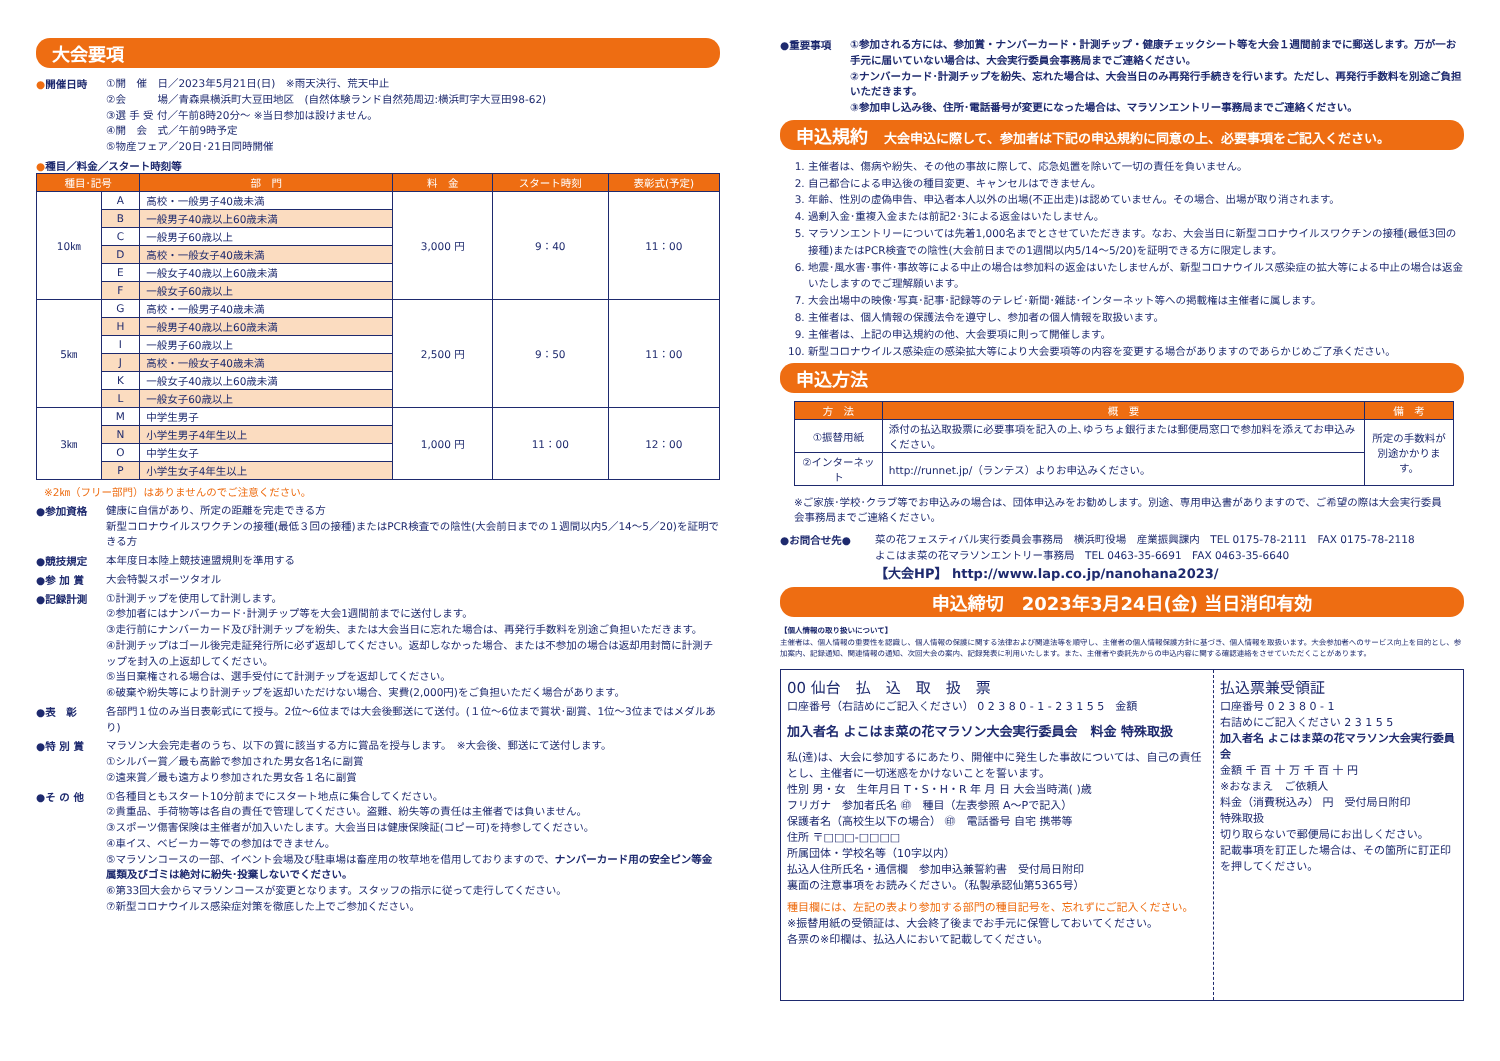大会要項
●開催日時
①開　催　日／2023年5月21日(日)　※雨天決行、荒天中止
②会　　　場／青森県横浜町大豆田地区　(自然体験ランド自然苑周辺:横浜町字大豆田98-62)
③選 手 受 付／午前8時20分～ ※当日参加は設けません。
④開　会　式／午前9時予定
⑤物産フェア／20日･21日同時開催
●種目／料金／スタート時刻等
| 種目･記号 | | 部 門 | 料 金 | スタート時刻 | 表彰式(予定) |
| --- | --- | --- | --- | --- | --- |
| 10㎞ | A | 高校・一般男子40歳未満 | 3,000 円 | 9：40 | 11：00 |
| | B | 一般男子40歳以上60歳未満 | | | |
| | C | 一般男子60歳以上 | | | |
| | D | 高校・一般女子40歳未満 | | | |
| | E | 一般女子40歳以上60歳未満 | | | |
| | F | 一般女子60歳以上 | | | |
| 5㎞ | G | 高校・一般男子40歳未満 | 2,500 円 | 9：50 | 11：00 |
| | H | 一般男子40歳以上60歳未満 | | | |
| | I | 一般男子60歳以上 | | | |
| | J | 高校・一般女子40歳未満 | | | |
| | K | 一般女子40歳以上60歳未満 | | | |
| | L | 一般女子60歳以上 | | | |
| 3㎞ | M | 中学生男子 | 1,000 円 | 11：00 | 12：00 |
| | N | 小学生男子4年生以上 | | | |
| | O | 中学生女子 | | | |
| | P | 小学生女子4年生以上 | | | |
※2㎞（フリー部門）はありませんのでご注意ください。
●参加資格
健康に自信があり、所定の距離を完走できる方
新型コロナウイルスワクチンの接種(最低３回の接種)またはPCR検査での陰性(大会前日までの１週間以内5／14～5／20)を証明できる方
●競技規定
本年度日本陸上競技連盟規則を準用する
●参 加 賞
大会特製スポーツタオル
●記録計測
①計測チップを使用して計測します。
②参加者にはナンバーカード･計測チップ等を大会1週間前までに送付します。
③走行前にナンバーカード及び計測チップを紛失、または大会当日に忘れた場合は、再発行手数料を別途ご負担いただきます。
④計測チップはゴール後完走証発行所に必ず返却してください。返却しなかった場合、または不参加の場合は返却用封筒に計測チップを封入の上返却してください。
⑤当日棄権される場合は、選手受付にて計測チップを返却してください。
⑥破棄や紛失等により計測チップを返却いただけない場合、実費(2,000円)をご負担いただく場合があります。
●表　彰
各部門１位のみ当日表彰式にて授与。2位～6位までは大会後郵送にて送付。(１位～6位まで賞状･副賞、1位～3位まではメダルあり)
●特 別 賞
マラソン大会完走者のうち、以下の賞に該当する方に賞品を授与します。　※大会後、郵送にて送付します。
①シルバー賞／最も高齢で参加された男女各1名に副賞
②遠来賞／最も遠方より参加された男女各１名に副賞
●そ の 他
①各種目ともスタート10分前までにスタート地点に集合してください。
②貴重品、手荷物等は各自の責任で管理してください。盗難、紛失等の責任は主催者では負いません。
③スポーツ傷害保険は主催者が加入いたします。大会当日は健康保険証(コピー可)を持参してください。
④車イス、ベビーカー等での参加はできません。
⑤マラソンコースの一部、イベント会場及び駐車場は畜産用の牧草地を借用しておりますので、ナンバーカード用の安全ピン等金属類及びゴミは絶対に紛失･投棄しないでください。
⑥第33回大会からマラソンコースが変更となります。スタッフの指示に従って走行してください。
⑦新型コロナウイルス感染症対策を徹底した上でご参加ください。
●重要事項
①参加される方には、参加賞・ナンバーカード・計測チップ・健康チェックシート等を大会１週間前までに郵送します。万が一お手元に届いていない場合は、大会実行委員会事務局までご連絡ください。
②ナンバーカード･計測チップを紛失、忘れた場合は、大会当日のみ再発行手続きを行います。ただし、再発行手数料を別途ご負担いただきます。
③参加申し込み後、住所･電話番号が変更になった場合は、マラソンエントリー事務局までご連絡ください。
申込規約 大会申込に際して、参加者は下記の申込規約に同意の上、必要事項をご記入ください。
1. 主催者は、傷病や紛失、その他の事故に際して、応急処置を除いて一切の責任を負いません。
2. 自己都合による申込後の種目変更、キャンセルはできません。
3. 年齢、性別の虚偽申告、申込者本人以外の出場(不正出走)は認めていません。その場合、出場が取り消されます。
4. 過剰入金･重複入金または前記2･3による返金はいたしません。
5. マラソンエントリーについては先着1,000名までとさせていただきます。なお、大会当日に新型コロナウイルスワクチンの接種(最低3回の接種)またはPCR検査での陰性(大会前日までの1週間以内5/14～5/20)を証明できる方に限定します。
6. 地震･風水害･事件･事故等による中止の場合は参加料の返金はいたしませんが、新型コロナウイルス感染症の拡大等による中止の場合は返金いたしますのでご理解願います。
7. 大会出場中の映像･写真･記事･記録等のテレビ･新聞･雑誌･インターネット等への掲載権は主催者に属します。
8. 主催者は、個人情報の保護法令を遵守し、参加者の個人情報を取扱います。
9. 主催者は、上記の申込規約の他、大会要項に則って開催します。
10. 新型コロナウイルス感染症の感染拡大等により大会要項等の内容を変更する場合がありますのであらかじめご了承ください。
申込方法
| 方 法 | 概 要 | 備 考 |
| --- | --- | --- |
| ①振替用紙 | 添付の払込取扱票に必要事項を記入の上､ゆうちょ銀行または郵便局窓口で参加料を添えてお申込みください。 | 所定の手数料が 別途かかります。 |
| ②インターネット | http://runnet.jp/（ランテス）よりお申込みください。 | |
※ご家族･学校･クラブ等でお申込みの場合は、団体申込みをお勧めします。別途、専用申込書がありますので、ご希望の際は大会実行委員会事務局までご連絡ください。
●お問合せ先●
菜の花フェスティバル実行委員会事務局　横浜町役場　産業振興課内　TEL 0175-78-2111　FAX 0175-78-2118
よこはま菜の花マラソンエントリー事務局　TEL 0463-35-6691　FAX 0463-35-6640
【大会HP】 http://www.lap.co.jp/nanohana2023/
申込締切　2023年3月24日(金) 当日消印有効
【個人情報の取り扱いについて】
主催者は、個人情報の重要性を認識し、個人情報の保護に関する法律および関連法等を順守し、主催者の個人情報保護方針に基づき、個人情報を取扱います。大会参加者へのサービス向上を目的とし、参加案内、記録通知、関連情報の通知、次回大会の案内、記録発表に利用いたします。また、主催者や委託先からの申込内容に関する確認連絡をさせていただくことがあります。
00 仙台　払　込　取　扱　票
口座番号（右詰めにご記入ください） 0 2 3 8 0 - 1 - 2 3 1 5 5　金額
加入者名 よこはま菜の花マラソン大会実行委員会　料金 特殊取扱
私(達)は、大会に参加するにあたり、開催中に発生した事故については、自己の責任とし、主催者に一切迷惑をかけないことを誓います。
性別 男・女　生年月日 T・S・H・R 年 月 日 大会当時満( )歳
フリガナ　参加者氏名 ㊞　種目（左表参照 A～Pで記入）
保護者名（高校生以下の場合） ㊞　電話番号 自宅 携帯等
住所 〒□□□-□□□□
所属団体・学校名等（10字以内）
払込人住所氏名・通信欄　参加申込兼誓約書　受付局日附印
裏面の注意事項をお読みください。（私製承認仙第5365号）
種目欄には、左記の表より参加する部門の種目記号を、忘れずにご記入ください。
※振替用紙の受領証は、大会終了後までお手元に保管しておいてください。
各票の※印欄は、払込人において記載してください。
払込票兼受領証
口座番号 0 2 3 8 0 - 1
右詰めにご記入ください 2 3 1 5 5
加入者名 よこはま菜の花マラソン大会実行委員会
金額 千 百 十 万 千 百 十 円
※おなまえ　ご依頼人
料金（消費税込み） 円　受付局日附印
特殊取扱
切り取らないで郵便局にお出しください。
記載事項を訂正した場合は、その箇所に訂正印を押してください。